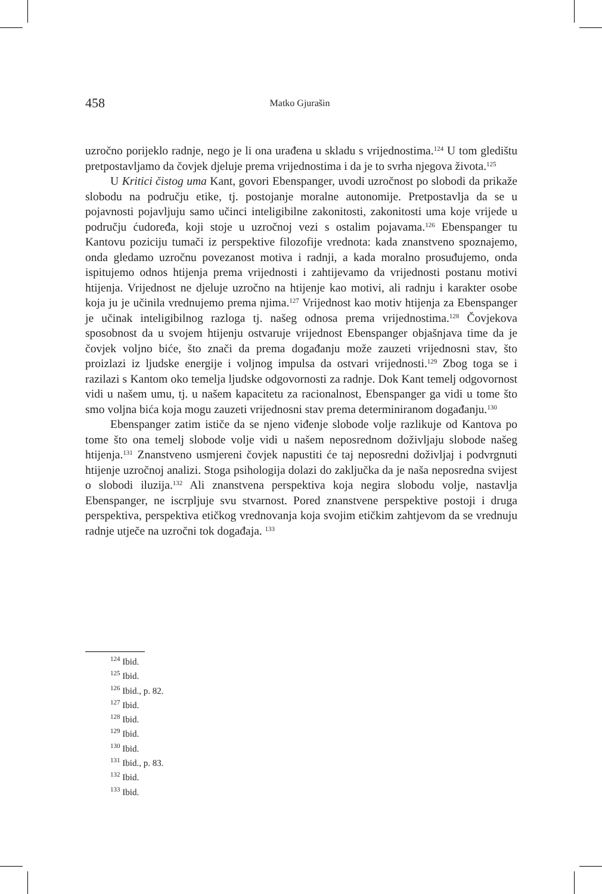458 Matko Gjurašin
uzročno porijeklo radnje, nego je li ona urađena u skladu s vrijednostima.<sup>124</sup> U tom gledištu pretpostavljamo da čovjek djeluje prema vrijednostima i da je to svrha njegova života.<sup>125</sup>
U Kritici čistog uma Kant, govori Ebenspanger, uvodi uzročnost po slobodi da prikaže slobodu na području etike, tj. postojanje moralne autonomije. Pretpostavlja da se u pojavnosti pojavljuju samo učinci inteligibilne zakonitosti, zakonitosti uma koje vrijede u području ćudoređa, koji stoje u uzročnoj vezi s ostalim pojavama.<sup>126</sup> Ebenspanger tu Kantovu poziciju tumači iz perspektive filozofije vrednota: kada znanstveno spoznajemo, onda gledamo uzročnu povezanost motiva i radnji, a kada moralno prosuđujemo, onda ispitujemo odnos htijenja prema vrijednosti i zahtijevamo da vrijednosti postanu motivi htijenja. Vrijednost ne djeluje uzročno na htijenje kao motivi, ali radnju i karakter osobe koja ju je učinila vrednujemo prema njima.<sup>127</sup> Vrijednost kao motiv htijenja za Ebenspanger je učinak inteligibilnog razloga tj. našeg odnosa prema vrijednostima.<sup>128</sup> Čovjekova sposobnost da u svojem htijenju ostvaruje vrijednost Ebenspanger objašnjava time da je čovjek voljno biće, što znači da prema događanju može zauzeti vrijednosni stav, što proizlazi iz ljudske energije i voljnog impulsa da ostvari vrijednosti.<sup>129</sup> Zbog toga se i razilazi s Kantom oko temelja ljudske odgovornosti za radnje. Dok Kant temelj odgovornost vidi u našem umu, tj. u našem kapacitetu za racionalnost, Ebenspanger ga vidi u tome što smo voljna bića koja mogu zauzeti vrijednosni stav prema determiniranom događanju.<sup>130</sup>
Ebenspanger zatim ističe da se njeno viđenje slobode volje razlikuje od Kantova po tome što ona temelj slobode volje vidi u našem neposrednom doživljaju slobode našeg htijenja.<sup>131</sup> Znanstveno usmjereni čovjek napustiti će taj neposredni doživljaj i podvrgnuti htijenje uzročnoj analizi. Stoga psihologija dolazi do zaključka da je naša neposredna svijest o slobodi iluzija.<sup>132</sup> Ali znanstvena perspektiva koja negira slobodu volje, nastavlja Ebenspanger, ne iscrpljuje svu stvarnost. Pored znanstvene perspektive postoji i druga perspektiva, perspektiva etičkog vrednovanja koja svojim etičkim zahtjevom da se vrednuju radnje utječe na uzročni tok događaja. <sup>133</sup>
<sup>124</sup> Ibid.
<sup>125</sup> Ibid.
<sup>126</sup> Ibid., p. 82.
<sup>127</sup> Ibid.
<sup>128</sup> Ibid.
<sup>129</sup> Ibid.
<sup>130</sup> Ibid.
<sup>131</sup> Ibid., p. 83.
<sup>132</sup> Ibid.
<sup>133</sup> Ibid.